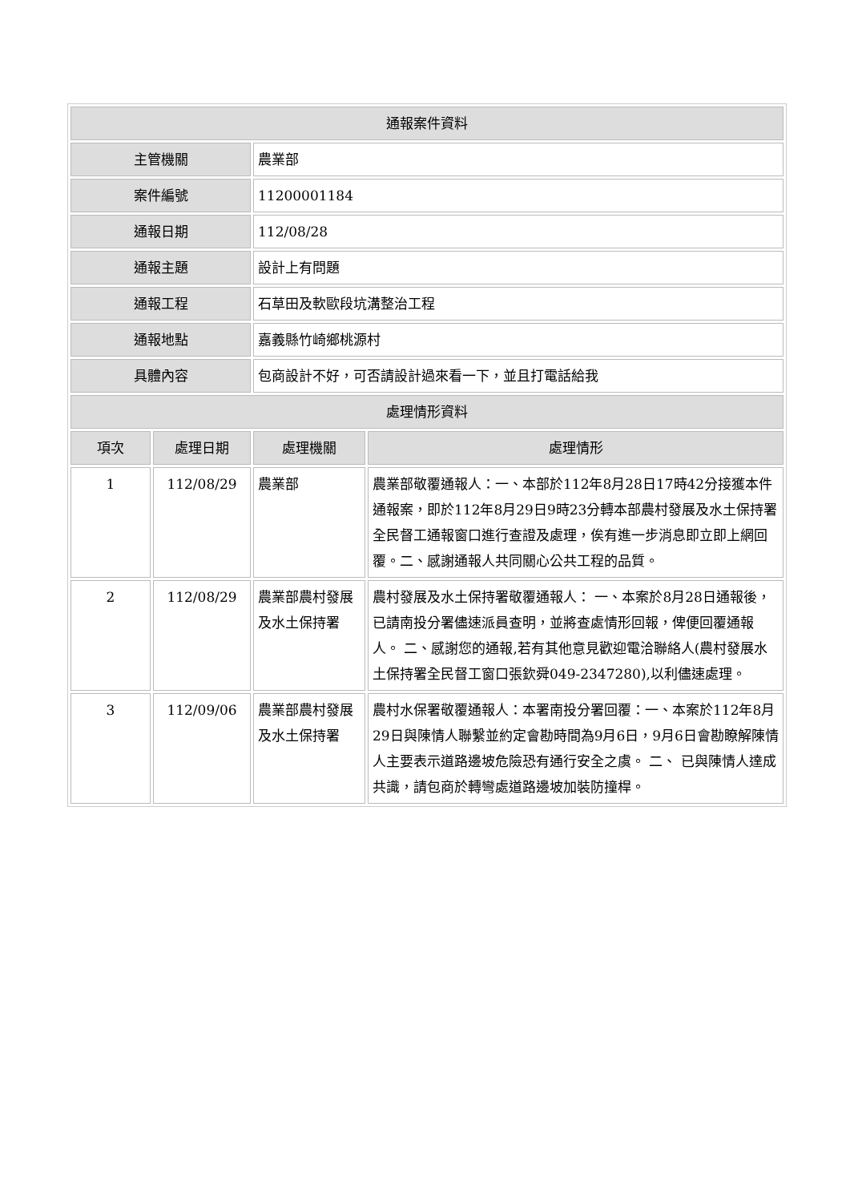| 通報案件資料 | | | |
| --- | --- | --- | --- |
| 主管機關 | | 農業部 | |
| 案件編號 | | 11200001184 | |
| 通報日期 | | 112/08/28 | |
| 通報主題 | | 設計上有問題 | |
| 通報工程 | | 石草田及軟歐段坑溝整治工程 | |
| 通報地點 | | 嘉義縣竹崎鄉桃源村 | |
| 具體內容 | | 包商設計不好，可否請設計過來看一下，並且打電話給我 | |
| 處理情形資料 | | | |
| 項次 | 處理日期 | 處理機關 | 處理情形 |
| 1 | 112/08/29 | 農業部 | 農業部敬覆通報人：一、本部於112年8月28日17時42分接獲本件通報案，即於112年8月29日9時23分轉本部農村發展及水土保持署全民督工通報窗口進行查證及處理，俟有進一步消息即立即上網回覆。二、感謝通報人共同關心公共工程的品質。 |
| 2 | 112/08/29 | 農業部農村發展及水土保持署 | 農村發展及水土保持署敬覆通報人： 一、本案於8月28日通報後，已請南投分署儘速派員查明，並將查處情形回報，俾便回覆通報人。 二、感謝您的通報,若有其他意見歡迎電洽聯絡人(農村發展水土保持署全民督工窗口張欽舜049-2347280),以利儘速處理。 |
| 3 | 112/09/06 | 農業部農村發展及水土保持署 | 農村水保署敬覆通報人：本署南投分署回覆：一、本案於112年8月29日與陳情人聯繫並約定會勘時間為9月6日，9月6日會勘瞭解陳情人主要表示道路邊坡危險恐有通行安全之虞。 二、 已與陳情人達成共識，請包商於轉彎處道路邊坡加裝防撞桿。 |